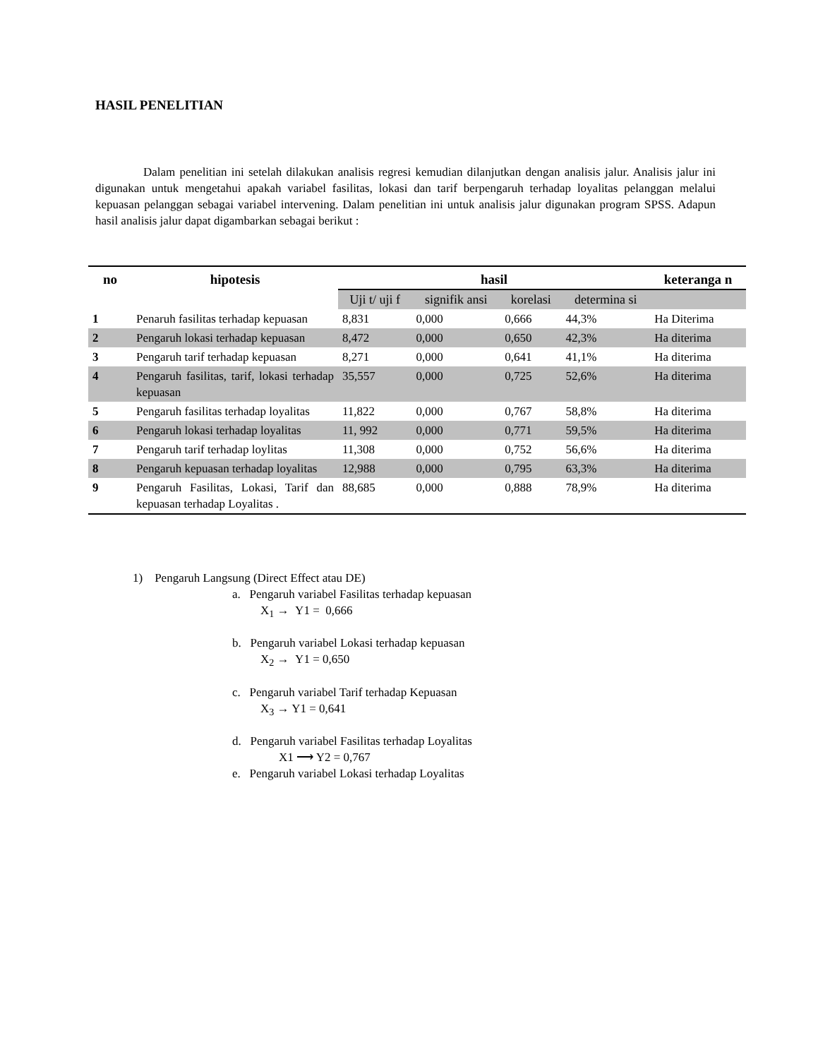HASIL PENELITIAN
Dalam penelitian ini setelah dilakukan analisis regresi kemudian dilanjutkan dengan analisis jalur. Analisis jalur ini digunakan untuk mengetahui apakah variabel fasilitas, lokasi dan tarif berpengaruh terhadap loyalitas pelanggan melalui kepuasan pelanggan sebagai variabel intervening. Dalam penelitian ini untuk analisis jalur digunakan program SPSS. Adapun hasil analisis jalur dapat digambarkan sebagai berikut :
| no | hipotesis | hasil | | | | keteranga n |
| --- | --- | --- | --- | --- | --- | --- |
| | | Uji t/ uji f | signifik ansi | korelasi | determina si | |
| 1 | Penaruh fasilitas terhadap kepuasan | 8,831 | 0,000 | 0,666 | 44,3% | Ha Diterima |
| 2 | Pengaruh lokasi terhadap kepuasan | 8,472 | 0,000 | 0,650 | 42,3% | Ha diterima |
| 3 | Pengaruh tarif terhadap kepuasan | 8,271 | 0,000 | 0,641 | 41,1% | Ha diterima |
| 4 | Pengaruh fasilitas, tarif, lokasi terhadap kepuasan | 35,557 | 0,000 | 0,725 | 52,6% | Ha diterima |
| 5 | Pengaruh fasilitas terhadap loyalitas | 11,822 | 0,000 | 0,767 | 58,8% | Ha diterima |
| 6 | Pengaruh lokasi terhadap loyalitas | 11, 992 | 0,000 | 0,771 | 59,5% | Ha diterima |
| 7 | Pengaruh tarif terhadap loylitas | 11,308 | 0,000 | 0,752 | 56,6% | Ha diterima |
| 8 | Pengaruh kepuasan terhadap loyalitas | 12,988 | 0,000 | 0,795 | 63,3% | Ha diterima |
| 9 | Pengaruh Fasilitas, Lokasi, Tarif dan kepuasan terhadap Loyalitas . | 88,685 | 0,000 | 0,888 | 78,9% | Ha diterima |
1) Pengaruh Langsung (Direct Effect atau DE)
a. Pengaruh variabel Fasilitas terhadap kepuasan
X<sub>1</sub> → Y1 = 0,666
b. Pengaruh variabel Lokasi terhadap kepuasan
X<sub>2</sub> → Y1 = 0,650
c. Pengaruh variabel Tarif terhadap Kepuasan
X<sub>3</sub> → Y1 = 0,641
d. Pengaruh variabel Fasilitas terhadap Loyalitas
X1 ⟶ Y2 = 0,767
e. Pengaruh variabel Lokasi terhadap Loyalitas